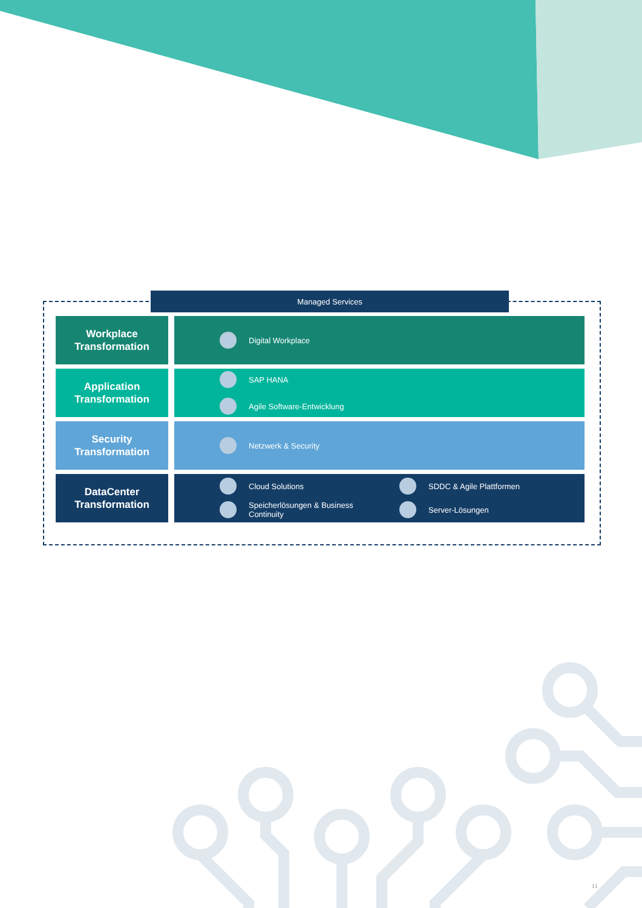Managed Services
Workplace
Transformation
Digital Workplace
Application
Transformation
SAP HANA
Agile Software-Entwicklung
Security
Transformation
Netzwerk & Security
DataCenter
Transformation
Cloud Solutions
SDDC & Agile Plattformen
Speicherlösungen & Business
Continuity
Server-Lösungen
11